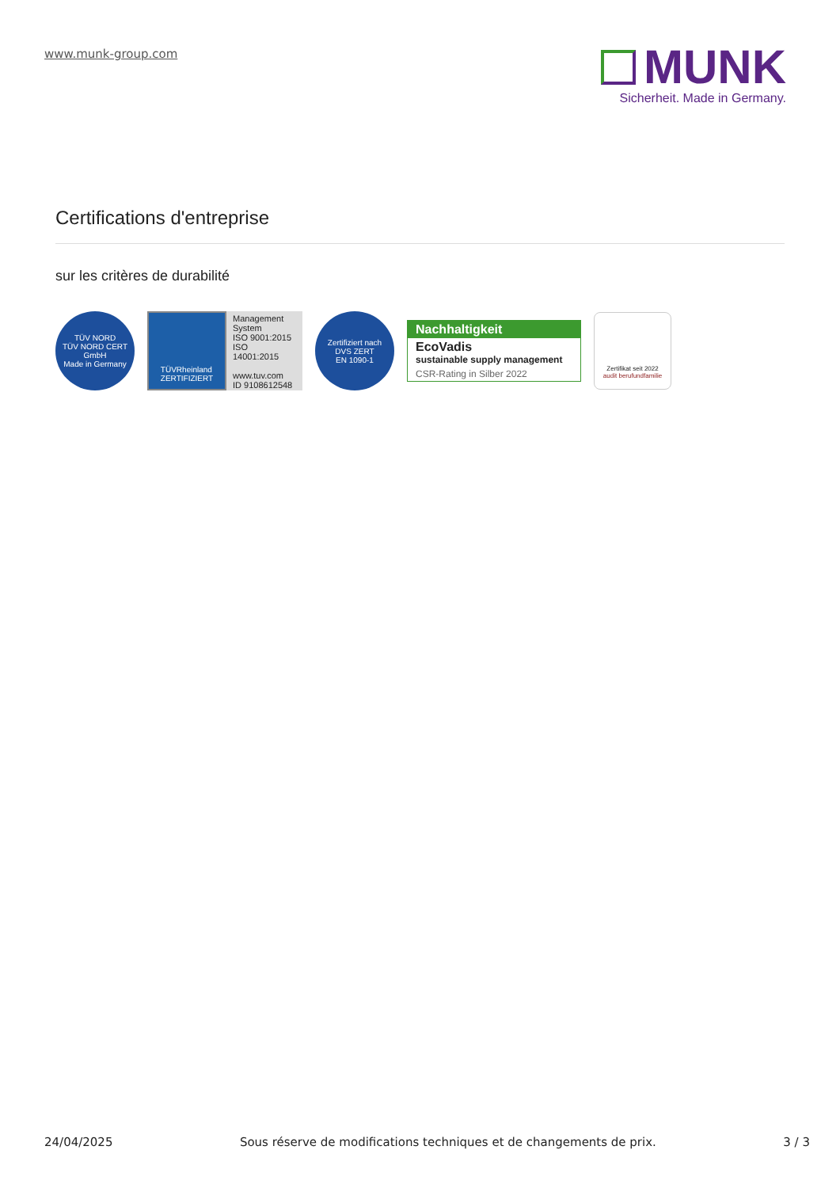www.munk-group.com
MUNK
Sicherheit. Made in Germany.
Certifications d'entreprise
sur les critères de durabilité
TÜV NORD
TÜV NORD CERT GmbH
Made in Germany
TÜVRheinland
ZERTIFIZIERT
Management System
ISO 9001:2015
ISO 14001:2015
www.tuv.com
ID 9108612548
Zertifiziert nach
DVS ZERT
EN 1090-1
Nachhaltigkeit
EcoVadis
sustainable supply management
CSR-Rating in Silber 2022
Zertifikat seit 2022
audit berufundfamilie
24/04/2025 Sous réserve de modifications techniques et de changements de prix. 3 / 3